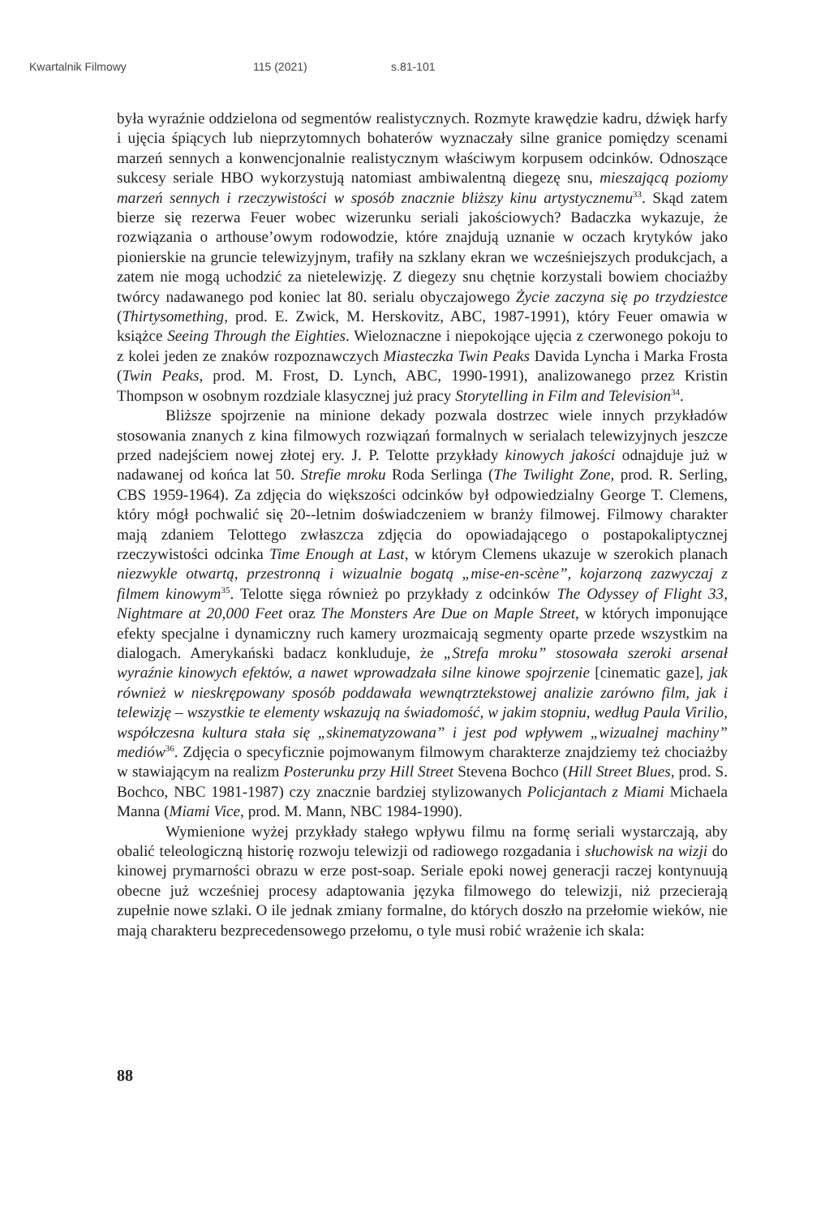Kwartalnik Filmowy 115 (2021) s.81-101
była wyraźnie oddzielona od segmentów realistycznych. Rozmyte krawędzie kadru, dźwięk harfy i ujęcia śpiących lub nieprzytomnych bohaterów wyznaczały silne granice pomiędzy scenami marzeń sennych a konwencjonalnie realistycznym właściwym korpusem odcinków. Odnoszące sukcesy seriale HBO wykorzystują natomiast ambiwalentną diegezę snu, mieszającą poziomy marzeń sennych i rzeczywistości w sposób znacznie bliższy kinu artystycznemu<sup>33</sup>. Skąd zatem bierze się rezerwa Feuer wobec wizerunku seriali jakościowych? Badaczka wykazuje, że rozwiązania o arthouse’owym rodowodzie, które znajdują uznanie w oczach krytyków jako pionierskie na gruncie telewizyjnym, trafiły na szklany ekran we wcześniejszych produkcjach, a zatem nie mogą uchodzić za nietelewizję. Z diegezy snu chętnie korzystali bowiem chociażby twórcy nadawanego pod koniec lat 80. serialu obyczajowego Życie zaczyna się po trzydziestce (Thirtysomething, prod. E. Zwick, M. Herskovitz, ABC, 1987-1991), który Feuer omawia w książce Seeing Through the Eighties. Wieloznaczne i niepokojące ujęcia z czerwonego pokoju to z kolei jeden ze znaków rozpoznawczych Miasteczka Twin Peaks Davida Lyncha i Marka Frosta (Twin Peaks, prod. M. Frost, D. Lynch, ABC, 1990-1991), analizowanego przez Kristin Thompson w osobnym rozdziale klasycznej już pracy Storytelling in Film and Television<sup>34</sup>.
Bliższe spojrzenie na minione dekady pozwala dostrzec wiele innych przykładów stosowania znanych z kina filmowych rozwiązań formalnych w serialach telewizyjnych jeszcze przed nadejściem nowej złotej ery. J. P. Telotte przykłady kinowych jakości odnajduje już w nadawanej od końca lat 50. Strefie mroku Roda Serlinga (The Twilight Zone, prod. R. Serling, CBS 1959-1964). Za zdjęcia do większości odcinków był odpowiedzialny George T. Clemens, który mógł pochwalić się 20--letnim doświadczeniem w branży filmowej. Filmowy charakter mają zdaniem Telottego zwłaszcza zdjęcia do opowiadającego o postapokaliptycznej rzeczywistości odcinka Time Enough at Last, w którym Clemens ukazuje w szerokich planach niezwykle otwartą, przestronną i wizualnie bogatą „mise-en-scène”, kojarzoną zazwyczaj z filmem kinowym<sup>35</sup>. Telotte sięga również po przykłady z odcinków The Odyssey of Flight 33, Nightmare at 20,000 Feet oraz The Monsters Are Due on Maple Street, w których imponujące efekty specjalne i dynamiczny ruch kamery urozmaicają segmenty oparte przede wszystkim na dialogach. Amerykański badacz konkluduje, że „Strefa mroku” stosowała szeroki arsenał wyraźnie kinowych efektów, a nawet wprowadzała silne kinowe spojrzenie [cinematic gaze], jak również w nieskrępowany sposób poddawała wewnątrztekstowej analizie zarówno film, jak i telewizję – wszystkie te elementy wskazują na świadomość, w jakim stopniu, według Paula Virilio, współczesna kultura stała się „skinematyzowana” i jest pod wpływem „wizualnej machiny” mediów<sup>36</sup>. Zdjęcia o specyficznie pojmowanym filmowym charakterze znajdziemy też chociażby w stawiającym na realizm Posterunku przy Hill Street Stevena Bochco (Hill Street Blues, prod. S. Bochco, NBC 1981-1987) czy znacznie bardziej stylizowanych Policjantach z Miami Michaela Manna (Miami Vice, prod. M. Mann, NBC 1984-1990).
Wymienione wyżej przykłady stałego wpływu filmu na formę seriali wystarczają, aby obalić teleologiczną historię rozwoju telewizji od radiowego rozgadania i słuchowisk na wizji do kinowej prymarności obrazu w erze post-soap. Seriale epoki nowej generacji raczej kontynuują obecne już wcześniej procesy adaptowania języka filmowego do telewizji, niż przecierają zupełnie nowe szlaki. O ile jednak zmiany formalne, do których doszło na przełomie wieków, nie mają charakteru bezprecedensowego przełomu, o tyle musi robić wrażenie ich skala:
88